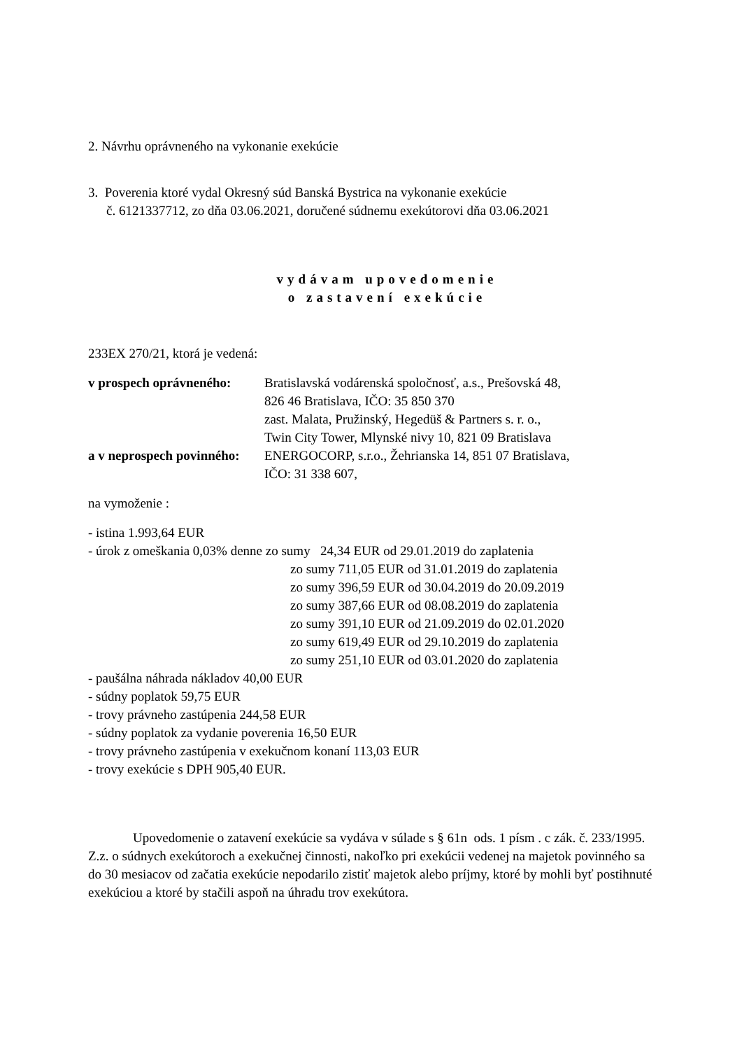2. Návrhu oprávneného na vykonanie exekúcie
3. Poverenia ktoré vydal Okresný súd Banská Bystrica na vykonanie exekúcie
č. 6121337712, zo dňa 03.06.2021, doručené súdnemu exekútorovi dňa 03.06.2021
vydávam upovedomenie
o zastavení exekúcie
233EX 270/21, ktorá je vedená:
v prospech oprávneného:
Bratislavská vodárenská spoločnosť, a.s., Prešovská 48,
826 46 Bratislava, IČO: 35 850 370
zast. Malata, Pružinský, Hegedüš & Partners s. r. o.,
Twin City Tower, Mlynské nivy 10, 821 09 Bratislava
a v neprospech povinného:
ENERGOCORP, s.r.o., Žehrianska 14, 851 07 Bratislava,
IČO: 31 338 607,
na vymoženie :
- istina 1.993,64 EUR
- úrok z omeškania 0,03% denne zo sumy 24,34 EUR od 29.01.2019 do zaplatenia
zo sumy 711,05 EUR od 31.01.2019 do zaplatenia
zo sumy 396,59 EUR od 30.04.2019 do 20.09.2019
zo sumy 387,66 EUR od 08.08.2019 do zaplatenia
zo sumy 391,10 EUR od 21.09.2019 do 02.01.2020
zo sumy 619,49 EUR od 29.10.2019 do zaplatenia
zo sumy 251,10 EUR od 03.01.2020 do zaplatenia
- paušálna náhrada nákladov 40,00 EUR
- súdny poplatok 59,75 EUR
- trovy právneho zastúpenia 244,58 EUR
- súdny poplatok za vydanie poverenia 16,50 EUR
- trovy právneho zastúpenia v exekučnom konaní 113,03 EUR
- trovy exekúcie s DPH 905,40 EUR.
Upovedomenie o zatavení exekúcie sa vydáva v súlade s § 61n ods. 1 písm . c zák. č. 233/1995. Z.z. o súdnych exekútoroch a exekučnej činnosti, nakoľko pri exekúcii vedenej na majetok povinného sa do 30 mesiacov od začatia exekúcie nepodarilo zistiť majetok alebo príjmy, ktoré by mohli byť postihnuté exekúciou a ktoré by stačili aspoň na úhradu trov exekútora.